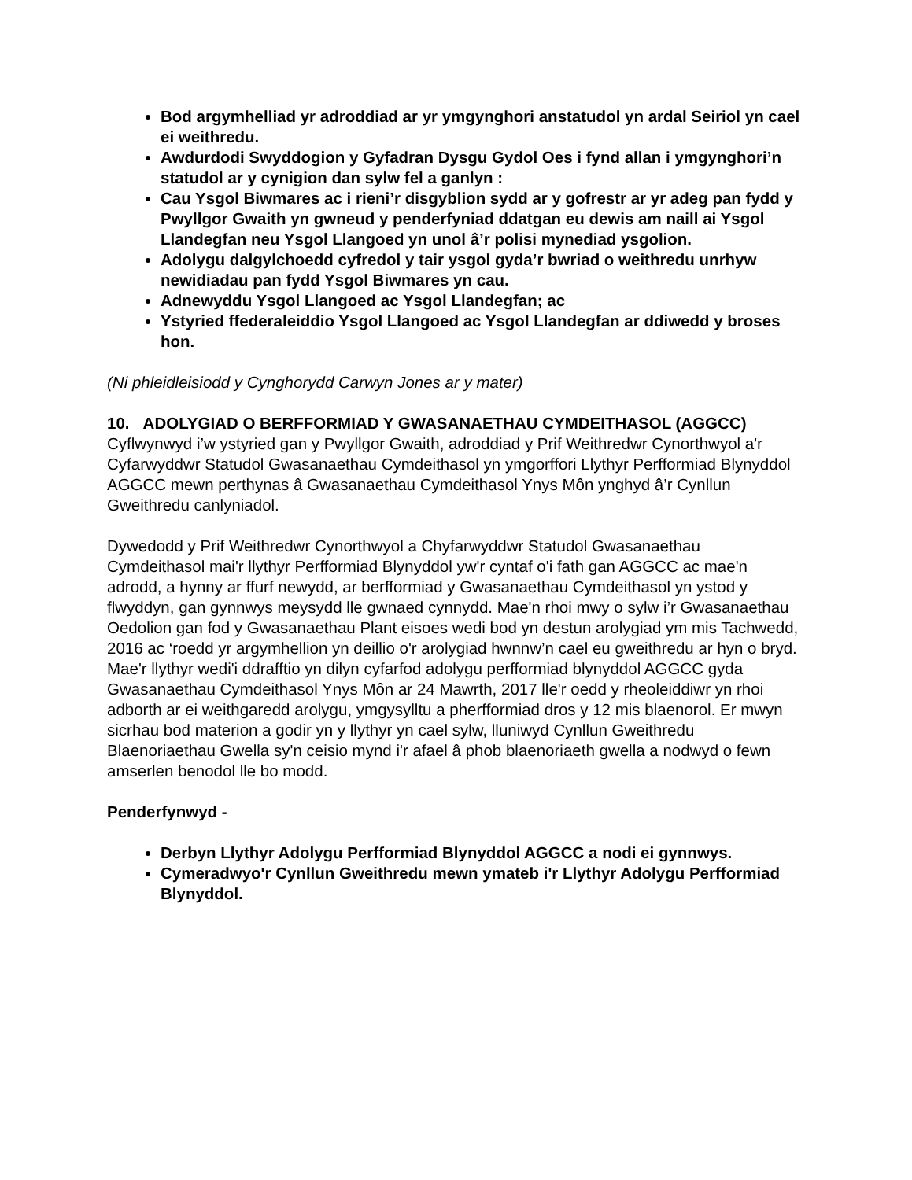Bod argymhelliad yr adroddiad ar yr ymgynghori anstatudol yn ardal Seiriol yn cael ei weithredu.
Awdurdodi Swyddogion y Gyfadran Dysgu Gydol Oes i fynd allan i ymgynghori’n statudol ar y cynigion dan sylw fel a ganlyn :
Cau Ysgol Biwmares ac i rieni’r disgyblion sydd ar y gofrestr ar yr adeg pan fydd y Pwyllgor Gwaith yn gwneud y penderfyniad ddatgan eu dewis am naill ai Ysgol Llandegfan neu Ysgol Llangoed yn unol â’r polisi mynediad ysgolion.
Adolygu dalgylchoedd cyfredol y tair ysgol gyda’r bwriad o weithredu unrhyw newidiadau pan fydd Ysgol Biwmares yn cau.
Adnewyddu Ysgol Llangoed ac Ysgol Llandegfan; ac
Ystyried ffederaleiddio Ysgol Llangoed ac Ysgol Llandegfan ar ddiwedd y broses hon.
(Ni phleidleisiodd y Cynghorydd Carwyn Jones ar y mater)
10. ADOLYGIAD O BERFFORMIAD Y GWASANAETHAU CYMDEITHASOL (AGGCC)
Cyflwynwyd i’w ystyried gan y Pwyllgor Gwaith, adroddiad y Prif Weithredwr Cynorthwyol a'r Cyfarwyddwr Statudol Gwasanaethau Cymdeithasol yn ymgorffori Llythyr Perfformiad Blynyddol AGGCC mewn perthynas â Gwasanaethau Cymdeithasol Ynys Môn ynghyd â’r Cynllun Gweithredu canlyniadol.
Dywedodd y Prif Weithredwr Cynorthwyol a Chyfarwyddwr Statudol Gwasanaethau Cymdeithasol mai'r llythyr Perfformiad Blynyddol yw'r cyntaf o'i fath gan AGGCC ac mae'n adrodd, a hynny ar ffurf newydd, ar berfformiad y Gwasanaethau Cymdeithasol yn ystod y flwyddyn, gan gynnwys meysydd lle gwnaed cynnydd. Mae'n rhoi mwy o sylw i’r Gwasanaethau Oedolion gan fod y Gwasanaethau Plant eisoes wedi bod yn destun arolygiad ym mis Tachwedd, 2016 ac ‘roedd yr argymhellion yn deillio o'r arolygiad hwnnw’n cael eu gweithredu ar hyn o bryd. Mae'r llythyr wedi'i ddrafftio yn dilyn cyfarfod adolygu perfformiad blynyddol AGGCC gyda Gwasanaethau Cymdeithasol Ynys Môn ar 24 Mawrth, 2017 lle'r oedd y rheoleiddiwr yn rhoi adborth ar ei weithgaredd arolygu, ymgysylltu a pherfformiad dros y 12 mis blaenorol. Er mwyn sicrhau bod materion a godir yn y llythyr yn cael sylw, lluniwyd Cynllun Gweithredu Blaenoriaethau Gwella sy'n ceisio mynd i'r afael â phob blaenoriaeth gwella a nodwyd o fewn amserlen benodol lle bo modd.
Penderfynwyd -
Derbyn Llythyr Adolygu Perfformiad Blynyddol AGGCC a nodi ei gynnwys.
Cymeradwyo'r Cynllun Gweithredu mewn ymateb i'r Llythyr Adolygu Perfformiad Blynyddol.